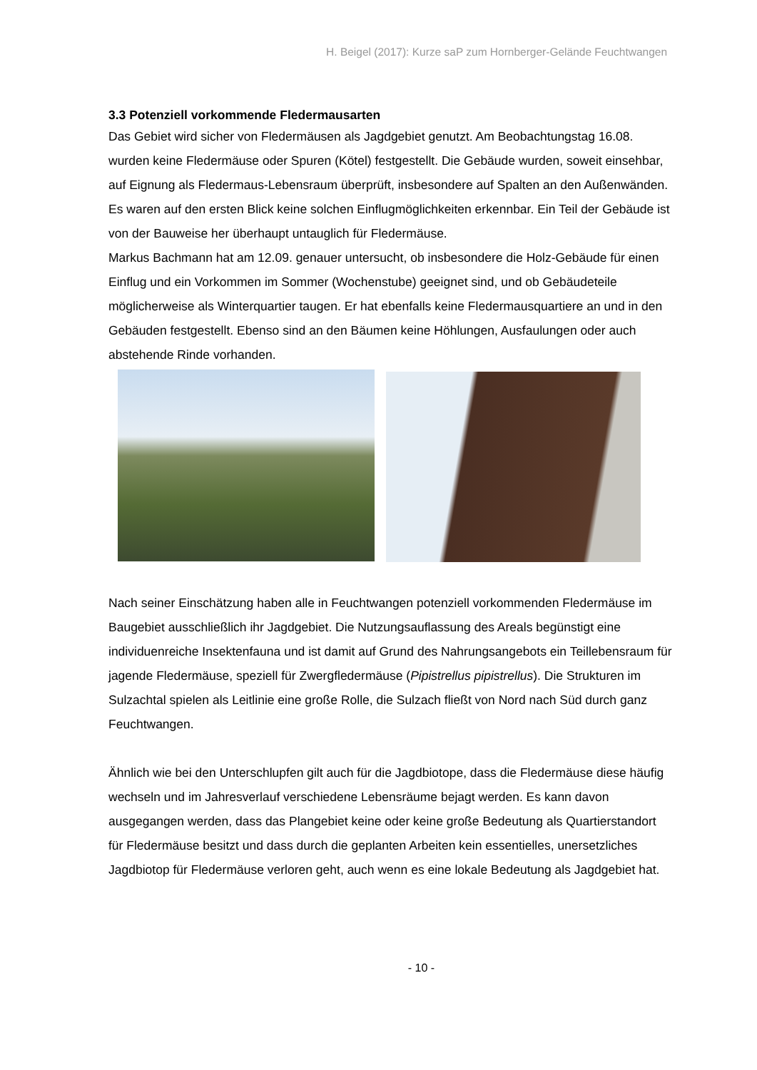H. Beigel (2017): Kurze saP zum Hornberger-Gelände Feuchtwangen
3.3 Potenziell vorkommende Fledermausarten
Das Gebiet wird sicher von Fledermäusen als Jagdgebiet genutzt. Am Beobachtungstag 16.08. wurden keine Fledermäuse oder Spuren (Kötel) festgestellt. Die Gebäude wurden, soweit einsehbar, auf Eignung als Fledermaus-Lebensraum überprüft, insbesondere auf Spalten an den Außenwänden. Es waren auf den ersten Blick keine solchen Einflugmöglichkeiten erkennbar. Ein Teil der Gebäude ist von der Bauweise her überhaupt untauglich für Fledermäuse.
Markus Bachmann hat am 12.09. genauer untersucht, ob insbesondere die Holz-Gebäude für einen Einflug und ein Vorkommen im Sommer (Wochenstube) geeignet sind, und ob Gebäudeteile möglicherweise als Winterquartier taugen. Er hat ebenfalls keine Fledermausquartiere an und in den Gebäuden festgestellt. Ebenso sind an den Bäumen keine Höhlungen, Ausfaulungen oder auch abstehende Rinde vorhanden.
Nach seiner Einschätzung haben alle in Feuchtwangen potenziell vorkommenden Fledermäuse im Baugebiet ausschließlich ihr Jagdgebiet. Die Nutzungsauflassung des Areals begünstigt eine individuenreiche Insektenfauna und ist damit auf Grund des Nahrungsangebots ein Teillebensraum für jagende Fledermäuse, speziell für Zwergfledermäuse (Pipistrellus pipistrellus). Die Strukturen im Sulzachtal spielen als Leitlinie eine große Rolle, die Sulzach fließt von Nord nach Süd durch ganz Feuchtwangen.
Ähnlich wie bei den Unterschlupfen gilt auch für die Jagdbiotope, dass die Fledermäuse diese häufig wechseln und im Jahresverlauf verschiedene Lebensräume bejagt werden. Es kann davon ausgegangen werden, dass das Plangebiet keine oder keine große Bedeutung als Quartierstandort für Fledermäuse besitzt und dass durch die geplanten Arbeiten kein essentielles, unersetzliches Jagdbiotop für Fledermäuse verloren geht, auch wenn es eine lokale Bedeutung als Jagdgebiet hat.
- 10 -